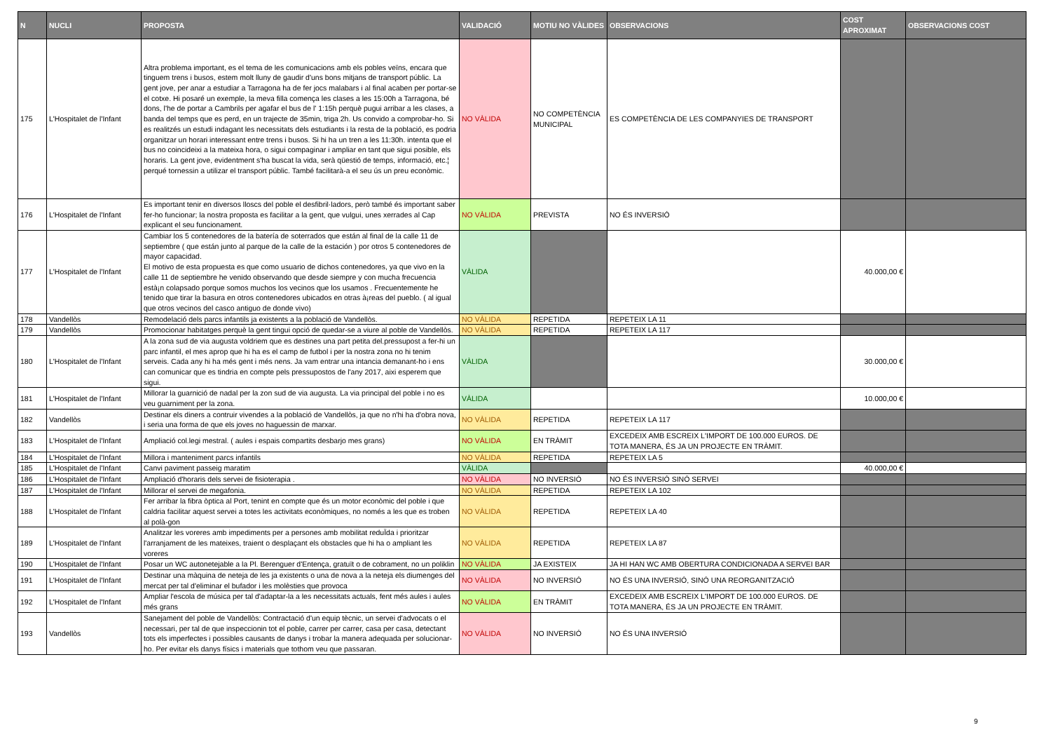| N | NUCLI | PROPOSTA | VALIDACIÓ | MOTIU NO VÀLIDES | OBSERVACIONS | COST APROXIMAT | OBSERVACIONS COST |
| --- | --- | --- | --- | --- | --- | --- | --- |
| 175 | L'Hospitalet de l'Infant | Altra problema important, es el tema de les comunicacions amb els pobles veïns, encara que tinguem trens i busos, estem molt lluny de gaudir d'uns bons mitjans de transport públic. La gent jove, per anar a estudiar a Tarragona ha de fer jocs malabars i al final acaben per portar-se el cotxe. Hi posaré un exemple, la meva filla comença les clases a les 15:00h a Tarragona, bé dons, l'he de portar a Cambrils per agafar el bus de l' 1:15h perquè pugui arribar a les clases, a banda del temps que es perd, en un trajecte de 35min, triga 2h. Us convido a comprobar-ho. Si es realitzés un estudi indagant les necessitats dels estudiants i la resta de la població, es podria organitzar un horari interessant entre trens i busos. Si hi ha un tren a les 11:30h. intenta que el bus no coincideixi a la mateixa hora, o sigui compaginar i ampliar en tant que sigui posible, els horaris. La gent jove, evidentment s'ha buscat la vida, serà qüestió de temps, informació, etc.¦ perqué tornessin a utilizar el transport públic. També facilitarà-a el seu ús un preu econòmic. | NO VÀLIDA | NO COMPETÈNCIA MUNICIPAL | ES COMPETÈNCIA DE LES COMPANYIES DE TRANSPORT | | |
| 176 | L'Hospitalet de l'Infant | Es important tenir en diversos lloscs del poble el desfibril·ladors, però també és important saber fer-ho funcionar; la nostra proposta es facilitar a la gent, que vulgui, unes xerrades al Cap explicant el seu funcionament. | NO VÀLIDA | PREVISTA | NO ÉS INVERSIÓ | | |
| 177 | L'Hospitalet de l'Infant | Cambiar los 5 contenedores de la batería de soterrados que están al final de la calle 11 de septiembre ( que están junto al parque de la calle de la estación ) por otros 5 contenedores de mayor capacidad. El motivo de esta propuesta es que como usuario de dichos contenedores, ya que vivo en la calle 11 de septiembre he venido observando que desde siempre y con mucha frecuencia està¡n colapsado porque somos muchos los vecinos que los usamos . Frecuentemente he tenido que tirar la basura en otros contenedores ubicados en otras à¡reas del pueblo. ( al igual que otros vecinos del casco antiguo de donde vivo) | VÀLIDA | | | 40.000,00 € | |
| 178 | Vandellòs | Remodelació dels parcs infantils ja existents a la població de Vandellòs. | NO VÀLIDA | REPETIDA | REPETEIX LA 11 | | |
| 179 | Vandellòs | Promocionar habitatges perquè la gent tingui opció de quedar-se a viure al poble de Vandellòs. | NO VÀLIDA | REPETIDA | REPETEIX LA 117 | | |
| 180 | L'Hospitalet de l'Infant | A la zona sud de via augusta voldriem que es destines una part petita del.pressupost a fer-hi un parc infantil, el mes aprop que hi ha es el camp de futbol i per la nostra zona no hi tenim serveis. Cada any hi ha més gent i més nens. Ja vam entrar una intancia demanant-ho i ens can comunicar que es tindria en compte pels pressupostos de l'any 2017, aixi esperem que sigui. | VÀLIDA | | | 30.000,00 € | |
| 181 | L'Hospitalet de l'Infant | Millorar la guarnició de nadal per la zon sud de via augusta. La via principal del poble i no es veu guarniment per la zona. | VÀLIDA | | | 10.000,00 € | |
| 182 | Vandellòs | Destinar els diners a contruir vivendes a la població de Vandellòs, ja que no n'hi ha d'obra nova, i seria una forma de que els joves no haguessin de marxar. | NO VÀLIDA | REPETIDA | REPETEIX LA 117 | | |
| 183 | L'Hospitalet de l'Infant | Ampliació col.legi mestral. ( aules i espais compartits desbarjo mes grans) | NO VÀLIDA | EN TRÀMIT | EXCEDEIX AMB ESCREIX L'IMPORT DE 100.000 EUROS. DE TOTA MANERA, ÉS JA UN PROJECTE EN TRÀMIT. | | |
| 184 | L'Hospitalet de l'Infant | Millora i manteniment parcs infantils | NO VÀLIDA | REPETIDA | REPETEIX LA 5 | | |
| 185 | L'Hospitalet de l'Infant | Canvi paviment passeig maratim | VÀLIDA | | | 40.000,00 € | |
| 186 | L'Hospitalet de l'Infant | Ampliació d'horaris dels servei de fisioterapia . | NO VÀLIDA | NO INVERSIÓ | NO ÉS INVERSIÓ SINÓ SERVEI | | |
| 187 | L'Hospitalet de l'Infant | Millorar el servei de megafonia. | NO VÀLIDA | REPETIDA | REPETEIX LA 102 | | |
| 188 | L'Hospitalet de l'Infant | Fer arribar la fibra òptica al Port, tenint en compte que és un motor econòmic del poble i que caldria facilitar aquest servei a totes les activitats econòmiques, no només a les que es troben al polà-gon | NO VÀLIDA | REPETIDA | REPETEIX LA 40 | | |
| 189 | L'Hospitalet de l'Infant | Analitzar les voreres amb impediments per a persones amb mobilitat reduÏda i prioritzar l'arranjament de les mateixes, traient o desplaçant els obstacles que hi ha o ampliant les voreres | NO VÀLIDA | REPETIDA | REPETEIX LA 87 | | |
| 190 | L'Hospitalet de l'Infant | Posar un WC autonetejable a la Pl. Berenguer d'Entença, gratuït o de cobrament, no un poliklin | NO VÀLIDA | JA EXISTEIX | JA HI HAN WC AMB OBERTURA CONDICIONADA A SERVEI BAR | | |
| 191 | L'Hospitalet de l'Infant | Destinar una màquina de neteja de les ja existents o una de nova a la neteja els diumenges del mercat per tal d'eliminar el bufador i les molèsties que provoca | NO VÀLIDA | NO INVERSIÓ | NO ÉS UNA INVERSIÓ, SINÓ UNA REORGANITZACIÓ | | |
| 192 | L'Hospitalet de l'Infant | Ampliar l'escola de música per tal d'adaptar-la a les necessitats actuals, fent més aules i aules més grans | NO VÀLIDA | EN TRÀMIT | EXCEDEIX AMB ESCREIX L'IMPORT DE 100.000 EUROS. DE TOTA MANERA, ÉS JA UN PROJECTE EN TRÀMIT. | | |
| 193 | Vandellòs | Sanejament del poble de Vandellòs: Contractació d'un equip tècnic, un servei d'advocats o el necessari, per tal de que inspeccionin tot el poble, carrer per carrer, casa per casa, detectant tots els imperfectes i possibles causants de danys i trobar la manera adequada per solucionar-ho. Per evitar els danys físics i materials que tothom veu que passaran. | NO VÀLIDA | NO INVERSIÓ | NO ÉS UNA INVERSIÓ | | |
9